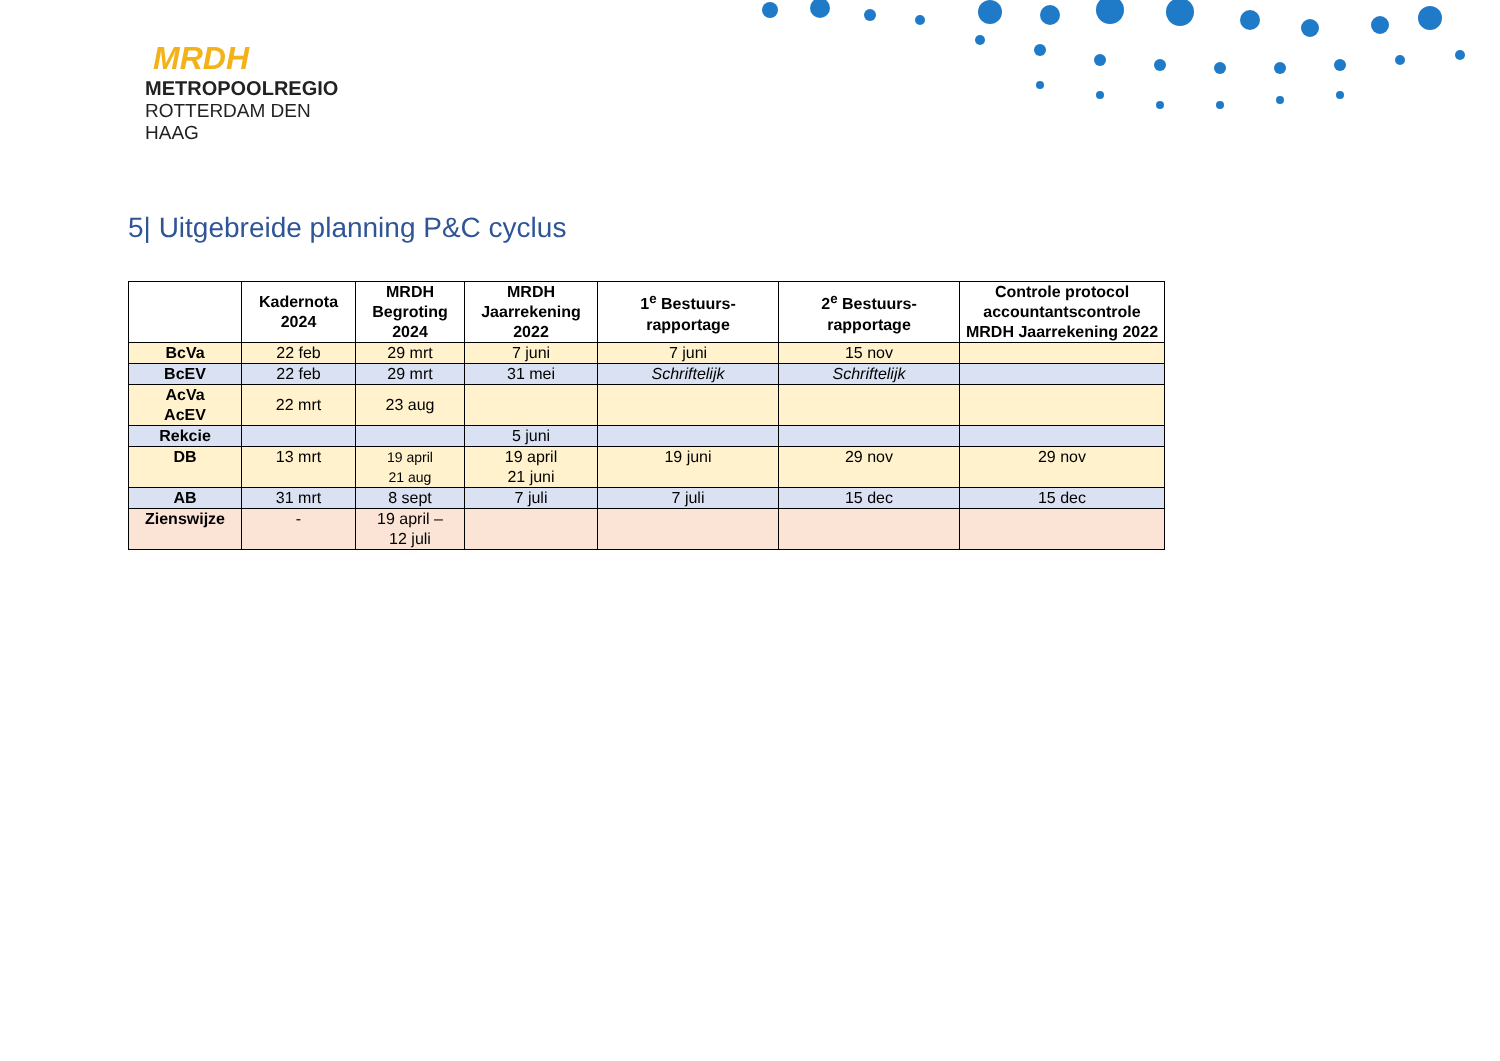MRDH
METROPOOLREGIO
ROTTERDAM DEN HAAG
5| Uitgebreide planning P&C cyclus
| | Kadernota 2024 | MRDH Begroting 2024 | MRDH Jaarrekening 2022 | 1<sup>e</sup> Bestuurs- rapportage | 2<sup>e</sup> Bestuurs- rapportage | Controle protocol accountantscontrole MRDH Jaarrekening 2022 |
| --- | --- | --- | --- | --- | --- | --- |
| BcVa | 22 feb | 29 mrt | 7 juni | 7 juni | 15 nov | |
| BcEV | 22 feb | 29 mrt | 31 mei | Schriftelijk | Schriftelijk | |
| AcVa AcEV | 22 mrt | 23 aug | | | | |
| Rekcie | | | 5 juni | | | |
| DB | 13 mrt | 19 april 21 aug | 19 april 21 juni | 19 juni | 29 nov | 29 nov |
| AB | 31 mrt | 8 sept | 7 juli | 7 juli | 15 dec | 15 dec |
| Zienswijze | - | 19 april – 12 juli | | | | |